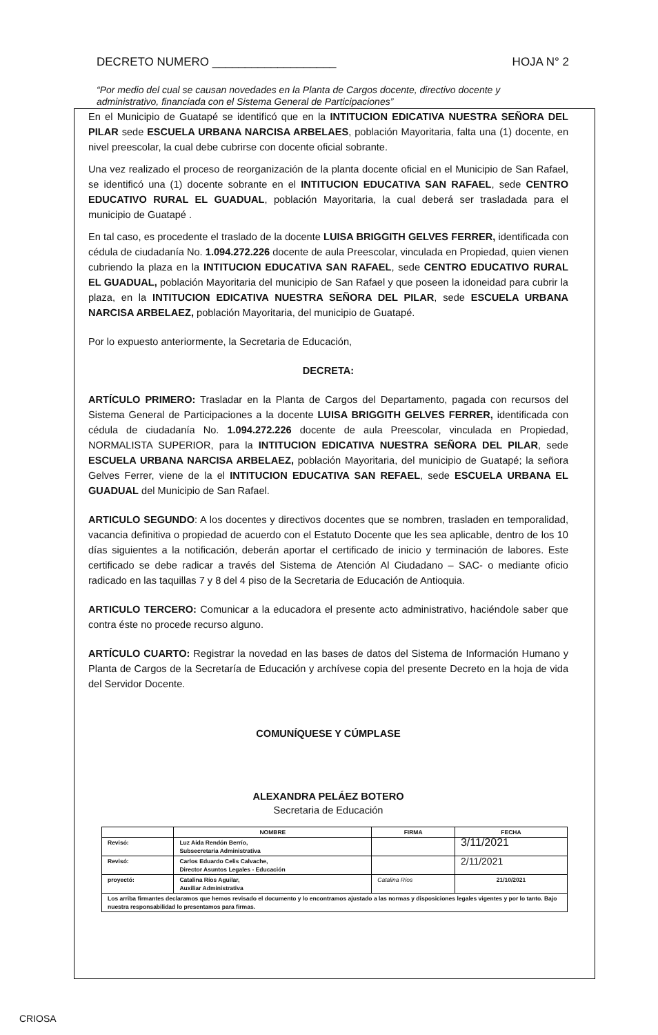DECRETO NUMERO ___________________ HOJA N° 2
“Por medio del cual se causan novedades en la Planta de Cargos docente, directivo docente y administrativo, financiada con el Sistema General de Participaciones”
En el Municipio de Guatapé se identificó que en la INTITUCION EDICATIVA NUESTRA SEÑORA DEL PILAR sede ESCUELA URBANA NARCISA ARBELAES, población Mayoritaria, falta una (1) docente, en nivel preescolar, la cual debe cubrirse con docente oficial sobrante.
Una vez realizado el proceso de reorganización de la planta docente oficial en el Municipio de San Rafael, se identificó una (1) docente sobrante en el INTITUCION EDUCATIVA SAN RAFAEL, sede CENTRO EDUCATIVO RURAL EL GUADUAL, población Mayoritaria, la cual deberá ser trasladada para el municipio de Guatapé .
En tal caso, es procedente el traslado de la docente LUISA BRIGGITH GELVES FERRER, identificada con cédula de ciudadanía No. 1.094.272.226 docente de aula Preescolar, vinculada en Propiedad, quien vienen cubriendo la plaza en la INTITUCION EDUCATIVA SAN RAFAEL, sede CENTRO EDUCATIVO RURAL EL GUADUAL, población Mayoritaria del municipio de San Rafael y que poseen la idoneidad para cubrir la plaza, en la INTITUCION EDICATIVA NUESTRA SEÑORA DEL PILAR, sede ESCUELA URBANA NARCISA ARBELAEZ, población Mayoritaria, del municipio de Guatapé.
Por lo expuesto anteriormente, la Secretaria de Educación,
DECRETA:
ARTÍCULO PRIMERO: Trasladar en la Planta de Cargos del Departamento, pagada con recursos del Sistema General de Participaciones a la docente LUISA BRIGGITH GELVES FERRER, identificada con cédula de ciudadanía No. 1.094.272.226 docente de aula Preescolar, vinculada en Propiedad, NORMALISTA SUPERIOR, para la INTITUCION EDICATIVA NUESTRA SEÑORA DEL PILAR, sede ESCUELA URBANA NARCISA ARBELAEZ, población Mayoritaria, del municipio de Guatapé; la señora Gelves Ferrer, viene de la el INTITUCION EDUCATIVA SAN REFAEL, sede ESCUELA URBANA EL GUADUAL del Municipio de San Rafael.
ARTICULO SEGUNDO: A los docentes y directivos docentes que se nombren, trasladen en temporalidad, vacancia definitiva o propiedad de acuerdo con el Estatuto Docente que les sea aplicable, dentro de los 10 días siguientes a la notificación, deberán aportar el certificado de inicio y terminación de labores. Este certificado se debe radicar a través del Sistema de Atención Al Ciudadano – SAC- o mediante oficio radicado en las taquillas 7 y 8 del 4 piso de la Secretaria de Educación de Antioquia.
ARTICULO TERCERO: Comunicar a la educadora el presente acto administrativo, haciéndole saber que contra éste no procede recurso alguno.
ARTÍCULO CUARTO: Registrar la novedad en las bases de datos del Sistema de Información Humano y Planta de Cargos de la Secretaría de Educación y archívese copia del presente Decreto en la hoja de vida del Servidor Docente.
COMUNÍQUESE Y CÚMPLASE
ALEXANDRA PELÁEZ BOTERO
Secretaria de Educación
| | NOMBRE | FIRMA | FECHA |
| --- | --- | --- | --- |
| Revisó: | Luz Aida Rendón Berrío, Subsecretaria Administrativa | | 3/11/2021 |
| Revisó: | Carlos Eduardo Celis Calvache, Director Asuntos Legales - Educación | | 2/11/2021 |
| proyectó: | Catalina Ríos Aguilar, Auxiliar Administrativa | Catalina Ríos | 21/10/2021 |
| Los arriba firmantes declaramos que hemos revisado el documento y lo encontramos ajustado a las normas y disposiciones legales vigentes y por lo tanto. Bajo nuestra responsabilidad lo presentamos para firmas. | | | |
CRIOSA